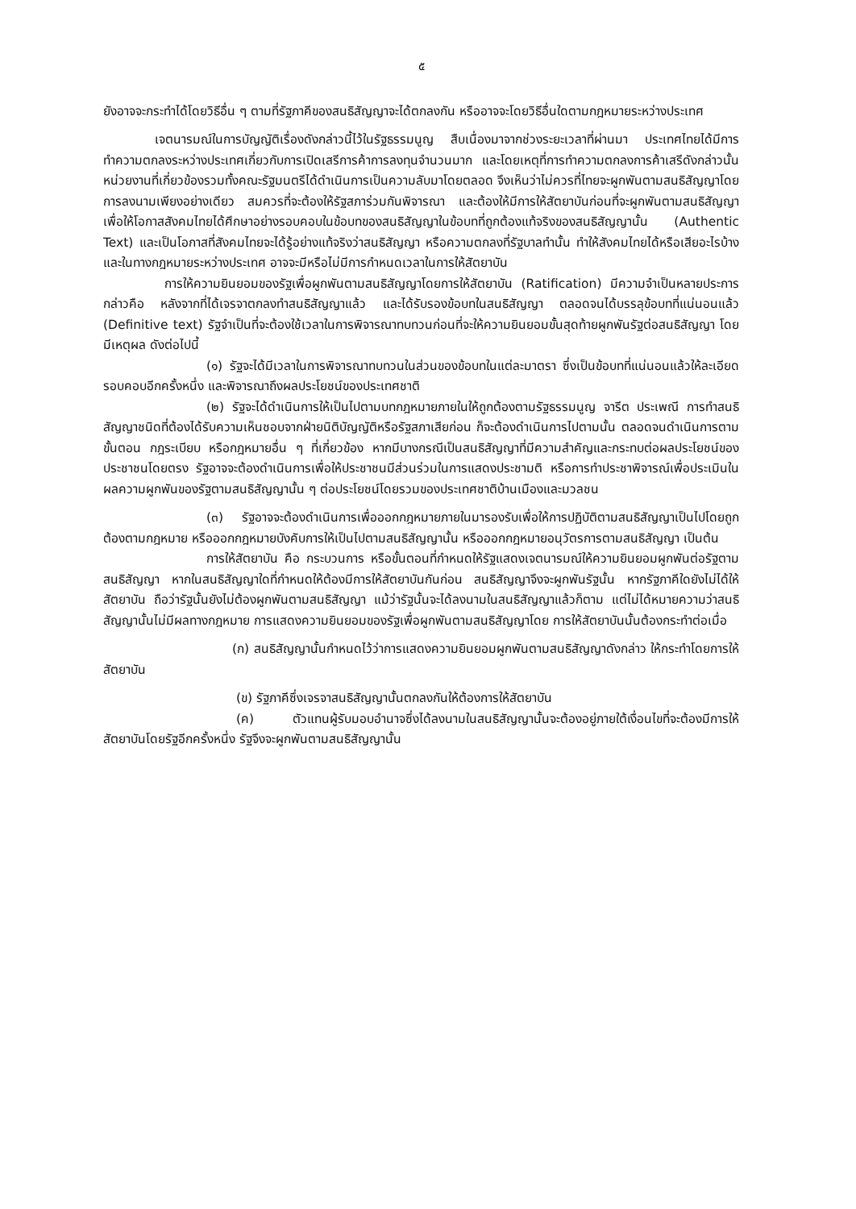๕
ยังอาจจะกระทำได้โดยวิธีอื่น ๆ ตามที่รัฐภาคีของสนธิสัญญาจะได้ตกลงกัน หรืออาจจะโดยวิธีอื่นใดตามกฎหมายระหว่างประเทศ
เจตนารมณ์ในการบัญญัติเรื่องดังกล่าวนี้ไว้ในรัฐธรรมนูญ สืบเนื่องมาจากช่วงระยะเวลาที่ผ่านมา ประเทศไทยได้มีการทำความตกลงระหว่างประเทศเกี่ยวกับการเปิดเสรีการค้าการลงทุนจำนวนมาก และโดยเหตุที่การทำความตกลงการค้าเสรีดังกล่าวนั้น หน่วยงานที่เกี่ยวข้องรวมทั้งคณะรัฐมนตรีได้ดำเนินการเป็นความลับมาโดยตลอด จึงเห็นว่าไม่ควรที่ไทยจะผูกพันตามสนธิสัญญาโดยการลงนามเพียงอย่างเดียว สมควรที่จะต้องให้รัฐสภาร่วมกันพิจารณา และต้องให้มีการให้สัตยาบันก่อนที่จะผูกพันตามสนธิสัญญา เพื่อให้โอกาสสังคมไทยได้ศึกษาอย่างรอบคอบในข้อบทของสนธิสัญญาในข้อบทที่ถูกต้องแท้จริงของสนธิสัญญานั้น (Authentic Text) และเป็นโอกาสที่สังคมไทยจะได้รู้อย่างแท้จริงว่าสนธิสัญญา หรือความตกลงที่รัฐบาลทำนั้น ทำให้สังคมไทยได้หรือเสียอะไรบ้าง และในทางกฎหมายระหว่างประเทศ อาจจะมีหรือไม่มีการกำหนดเวลาในการให้สัตยาบัน
การให้ความยินยอมของรัฐเพื่อผูกพันตามสนธิสัญญาโดยการให้สัตยาบัน (Ratification) มีความจำเป็นหลายประการ กล่าวคือ หลังจากที่ได้เจรจาตกลงทำสนธิสัญญาแล้ว และได้รับรองข้อบทในสนธิสัญญา ตลอดจนได้บรรลุข้อบทที่แน่นอนแล้ว (Definitive text) รัฐจำเป็นที่จะต้องใช้เวลาในการพิจารณาทบทวนก่อนที่จะให้ความยินยอมขั้นสุดท้ายผูกพันรัฐต่อสนธิสัญญา โดยมีเหตุผล ดังต่อไปนี้
(๑) รัฐจะได้มีเวลาในการพิจารณาทบทวนในส่วนของข้อบทในแต่ละมาตรา ซึ่งเป็นข้อบทที่แน่นอนแล้วให้ละเอียดรอบคอบอีกครั้งหนึ่ง และพิจารณาถึงผลประโยชน์ของประเทศชาติ
(๒) รัฐจะได้ดำเนินการให้เป็นไปตามบทกฎหมายภายในให้ถูกต้องตามรัฐธรรมนูญ จารีต ประเพณี การทำสนธิสัญญาชนิดที่ต้องได้รับความเห็นชอบจากฝ่ายนิติบัญญัติหรือรัฐสภาเสียก่อน ก็จะต้องดำเนินการไปตามนั้น ตลอดจนดำเนินการตามขั้นตอน กฎระเบียบ หรือกฎหมายอื่น ๆ ที่เกี่ยวข้อง หากมีบางกรณีเป็นสนธิสัญญาที่มีความสำคัญและกระทบต่อผลประโยชน์ของประชาชนโดยตรง รัฐอาจจะต้องดำเนินการเพื่อให้ประชาชนมีส่วนร่วมในการแสดงประชามติ หรือการทำประชาพิจารณ์เพื่อประเมินในผลความผูกพันของรัฐตามสนธิสัญญานั้น ๆ ต่อประโยชน์โดยรวมของประเทศชาติบ้านเมืองและมวลชน
(๓) รัฐอาจจะต้องดำเนินการเพื่อออกกฎหมายภายในมารองรับเพื่อให้การปฏิบัติตามสนธิสัญญาเป็นไปโดยถูกต้องตามกฎหมาย หรือออกกฎหมายบังคับการให้เป็นไปตามสนธิสัญญานั้น หรือออกกฎหมายอนุวัตรการตามสนธิสัญญา เป็นต้น
การให้สัตยาบัน คือ กระบวนการ หรือขั้นตอนที่กำหนดให้รัฐแสดงเจตนารมณ์ให้ความยินยอมผูกพันต่อรัฐตามสนธิสัญญา หากในสนธิสัญญาใดที่กำหนดให้ต้องมีการให้สัตยาบันกันก่อน สนธิสัญญาจึงจะผูกพันรัฐนั้น หากรัฐภาคีใดยังไม่ได้ให้สัตยาบัน ถือว่ารัฐนั้นยังไม่ต้องผูกพันตามสนธิสัญญา แม้ว่ารัฐนั้นจะได้ลงนามในสนธิสัญญาแล้วก็ตาม แต่ไม่ได้หมายความว่าสนธิสัญญานั้นไม่มีผลทางกฎหมาย การแสดงความยินยอมของรัฐเพื่อผูกพันตามสนธิสัญญาโดย การให้สัตยาบันนั้นต้องกระทำต่อเมื่อ
(ก) สนธิสัญญานั้นกำหนดไว้ว่าการแสดงความยินยอมผูกพันตามสนธิสัญญาดังกล่าว ให้กระทำโดยการให้สัตยาบัน
(ข) รัฐภาคีซึ่งเจรจาสนธิสัญญานั้นตกลงกันให้ต้องการให้สัตยาบัน
(ค) ตัวแทนผู้รับมอบอำนาจซึ่งได้ลงนามในสนธิสัญญานั้นจะต้องอยู่ภายใต้เงื่อนไขที่จะต้องมีการให้สัตยาบันโดยรัฐอีกครั้งหนึ่ง รัฐจึงจะผูกพันตามสนธิสัญญานั้น